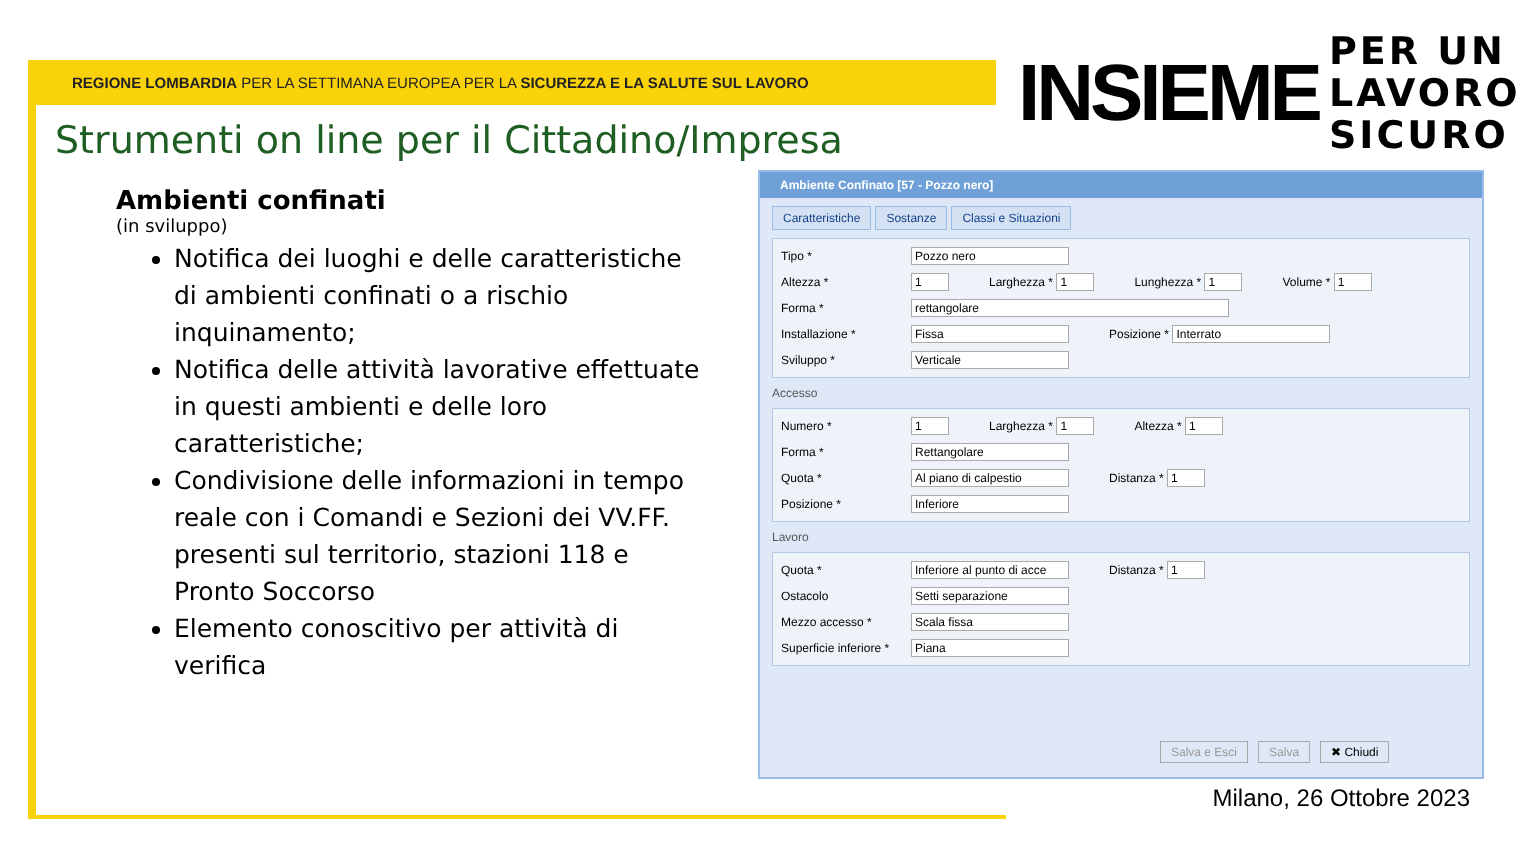REGIONE LOMBARDIA PER LA SETTIMANA EUROPEA PER LA SICUREZZA E LA SALUTE SUL LAVORO
INSIEME
PER UN
LAVORO
SICURO
Strumenti on line per il Cittadino/Impresa
Ambienti confinati
(in sviluppo)
Notifica dei luoghi e delle caratteristiche di ambienti confinati o a rischio inquinamento;
Notifica delle attività lavorative effettuate in questi ambienti e delle loro caratteristiche;
Condivisione delle informazioni in tempo reale con i Comandi e Sezioni dei VV.FF. presenti sul territorio, stazioni 118 e Pronto Soccorso
Elemento conoscitivo per attività di verifica
Ambiente Confinato [57 - Pozzo nero]
Caratteristiche Sostanze Classi e Situazioni
Tipo * Pozzo nero
Altezza * 1 Larghezza * 1 Lunghezza * 1 Volume * 1
Forma * rettangolare
Installazione * Fissa Posizione * Interrato
Sviluppo * Verticale
Accesso
Numero * 1 Larghezza * 1 Altezza * 1
Forma * Rettangolare
Quota * Al piano di calpestio Distanza * 1
Posizione * Inferiore
Lavoro
Quota * Inferiore al punto di acce Distanza * 1
Ostacolo Setti separazione
Mezzo accesso * Scala fissa
Superficie inferiore * Piana
Salva e Esci Salva ✖ Chiudi
Milano, 26 Ottobre 2023